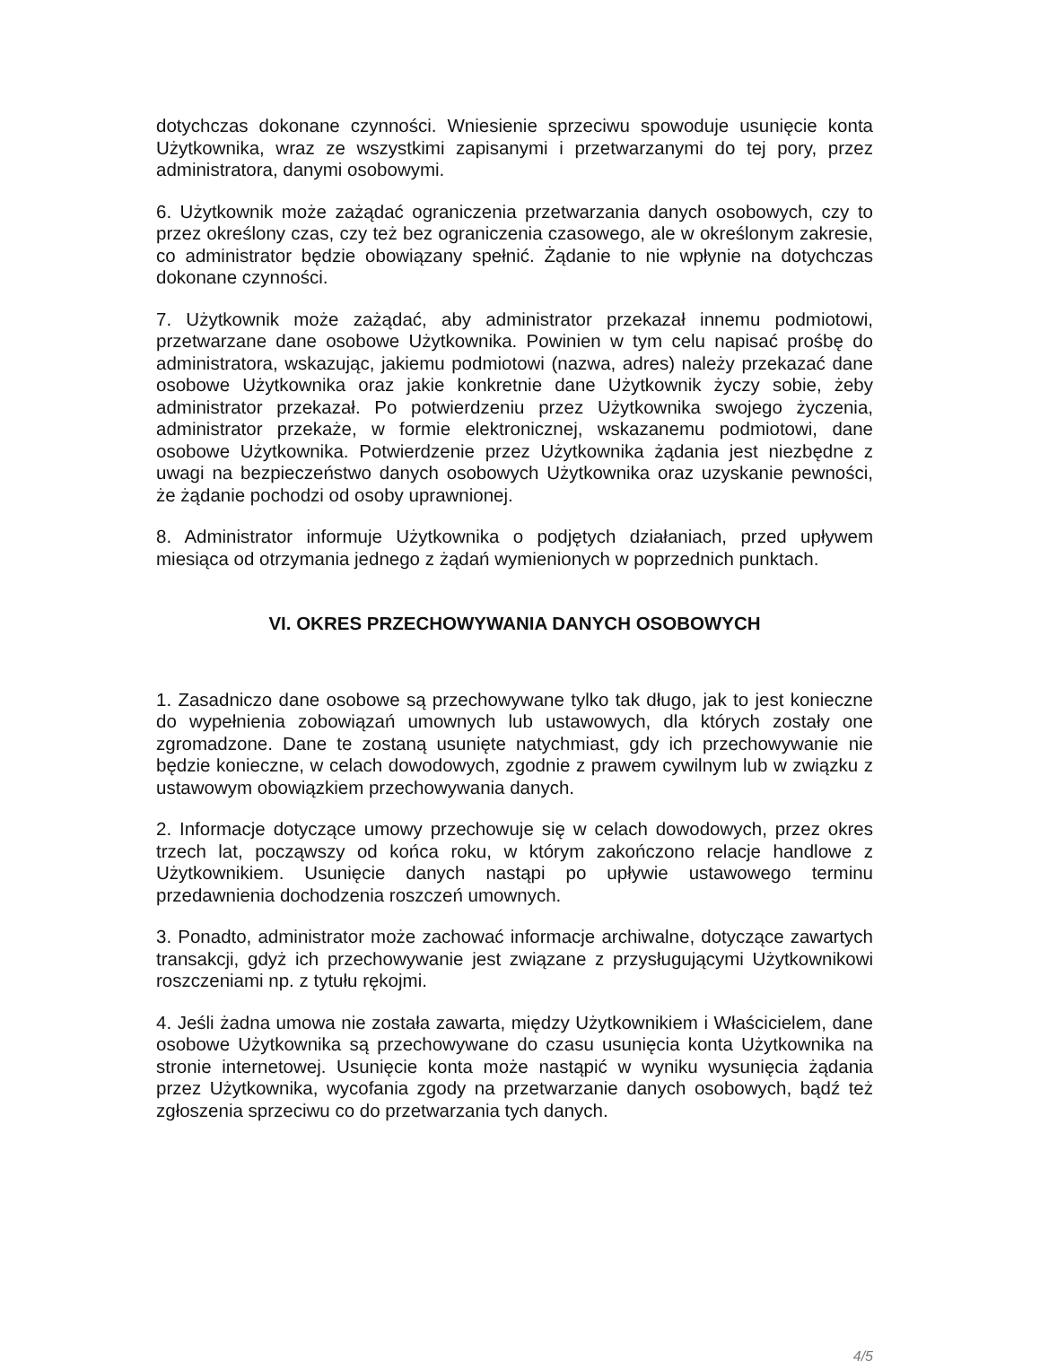dotychczas dokonane czynności. Wniesienie sprzeciwu spowoduje usunięcie konta Użytkownika, wraz ze wszystkimi zapisanymi i przetwarzanymi do tej pory, przez administratora, danymi osobowymi.
6. Użytkownik może zażądać ograniczenia przetwarzania danych osobowych, czy to przez określony czas, czy też bez ograniczenia czasowego, ale w określonym zakresie, co administrator będzie obowiązany spełnić. Żądanie to nie wpłynie na dotychczas dokonane czynności.
7. Użytkownik może zażądać, aby administrator przekazał innemu podmiotowi, przetwarzane dane osobowe Użytkownika. Powinien w tym celu napisać prośbę do administratora, wskazując, jakiemu podmiotowi (nazwa, adres) należy przekazać dane osobowe Użytkownika oraz jakie konkretnie dane Użytkownik życzy sobie, żeby administrator przekazał. Po potwierdzeniu przez Użytkownika swojego życzenia, administrator przekaże, w formie elektronicznej, wskazanemu podmiotowi, dane osobowe Użytkownika. Potwierdzenie przez Użytkownika żądania jest niezbędne z uwagi na bezpieczeństwo danych osobowych Użytkownika oraz uzyskanie pewności, że żądanie pochodzi od osoby uprawnionej.
8. Administrator informuje Użytkownika o podjętych działaniach, przed upływem miesiąca od otrzymania jednego z żądań wymienionych w poprzednich punktach.
VI. OKRES PRZECHOWYWANIA DANYCH OSOBOWYCH
1. Zasadniczo dane osobowe są przechowywane tylko tak długo, jak to jest konieczne do wypełnienia zobowiązań umownych lub ustawowych, dla których zostały one zgromadzone. Dane te zostaną usunięte natychmiast, gdy ich przechowywanie nie będzie konieczne, w celach dowodowych, zgodnie z prawem cywilnym lub w związku z ustawowym obowiązkiem przechowywania danych.
2. Informacje dotyczące umowy przechowuje się w celach dowodowych, przez okres trzech lat, począwszy od końca roku, w którym zakończono relacje handlowe z Użytkownikiem. Usunięcie danych nastąpi po upływie ustawowego terminu przedawnienia dochodzenia roszczeń umownych.
3. Ponadto, administrator może zachować informacje archiwalne, dotyczące zawartych transakcji, gdyż ich przechowywanie jest związane z przysługującymi Użytkownikowi roszczeniami np. z tytułu rękojmi.
4. Jeśli żadna umowa nie została zawarta, między Użytkownikiem i Właścicielem, dane osobowe Użytkownika są przechowywane do czasu usunięcia konta Użytkownika na stronie internetowej. Usunięcie konta może nastąpić w wyniku wysunięcia żądania przez Użytkownika, wycofania zgody na przetwarzanie danych osobowych, bądź też zgłoszenia sprzeciwu co do przetwarzania tych danych.
4/5